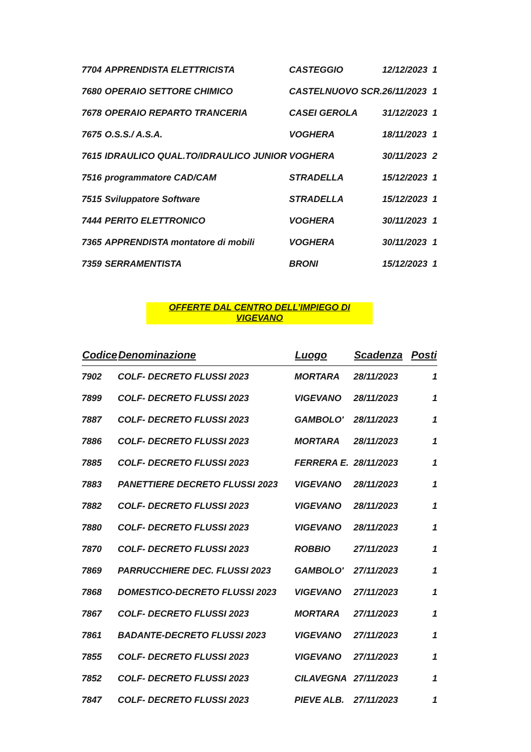| 7704 | APPRENDISTA ELETTRICISTA | CASTEGGIO | 12/12/2023 | 1 |
| 7680 | OPERAIO SETTORE CHIMICO | CASTELNUOVO SCR. | 26/11/2023 | 1 |
| 7678 | OPERAIO REPARTO TRANCERIA | CASEI GEROLA | 31/12/2023 | 1 |
| 7675 | O.S.S./ A.S.A. | VOGHERA | 18/11/2023 | 1 |
| 7615 | IDRAULICO QUAL.TO/IDRAULICO JUNIOR | VOGHERA | 30/11/2023 | 2 |
| 7516 | programmatore CAD/CAM | STRADELLA | 15/12/2023 | 1 |
| 7515 | Sviluppatore Software | STRADELLA | 15/12/2023 | 1 |
| 7444 | PERITO ELETTRONICO | VOGHERA | 30/11/2023 | 1 |
| 7365 | APPRENDISTA montatore di mobili | VOGHERA | 30/11/2023 | 1 |
| 7359 | SERRAMENTISTA | BRONI | 15/12/2023 | 1 |
OFFERTE DAL CENTRO DELL’IMPIEGO DI VIGEVANO
| Codice | Denominazione | Luogo | Scadenza | Posti |
| --- | --- | --- | --- | --- |
| 7902 | COLF- DECRETO FLUSSI 2023 | MORTARA | 28/11/2023 | 1 |
| 7899 | COLF- DECRETO FLUSSI 2023 | VIGEVANO | 28/11/2023 | 1 |
| 7887 | COLF- DECRETO FLUSSI 2023 | GAMBOLO' | 28/11/2023 | 1 |
| 7886 | COLF- DECRETO FLUSSI 2023 | MORTARA | 28/11/2023 | 1 |
| 7885 | COLF- DECRETO FLUSSI 2023 | FERRERA E. | 28/11/2023 | 1 |
| 7883 | PANETTIERE DECRETO FLUSSI 2023 | VIGEVANO | 28/11/2023 | 1 |
| 7882 | COLF- DECRETO FLUSSI 2023 | VIGEVANO | 28/11/2023 | 1 |
| 7880 | COLF- DECRETO FLUSSI 2023 | VIGEVANO | 28/11/2023 | 1 |
| 7870 | COLF- DECRETO FLUSSI 2023 | ROBBIO | 27/11/2023 | 1 |
| 7869 | PARRUCCHIERE DEC. FLUSSI 2023 | GAMBOLO' | 27/11/2023 | 1 |
| 7868 | DOMESTICO-DECRETO FLUSSI 2023 | VIGEVANO | 27/11/2023 | 1 |
| 7867 | COLF- DECRETO FLUSSI 2023 | MORTARA | 27/11/2023 | 1 |
| 7861 | BADANTE-DECRETO FLUSSI 2023 | VIGEVANO | 27/11/2023 | 1 |
| 7855 | COLF- DECRETO FLUSSI 2023 | VIGEVANO | 27/11/2023 | 1 |
| 7852 | COLF- DECRETO FLUSSI 2023 | CILAVEGNA | 27/11/2023 | 1 |
| 7847 | COLF- DECRETO FLUSSI 2023 | PIEVE ALB. | 27/11/2023 | 1 |